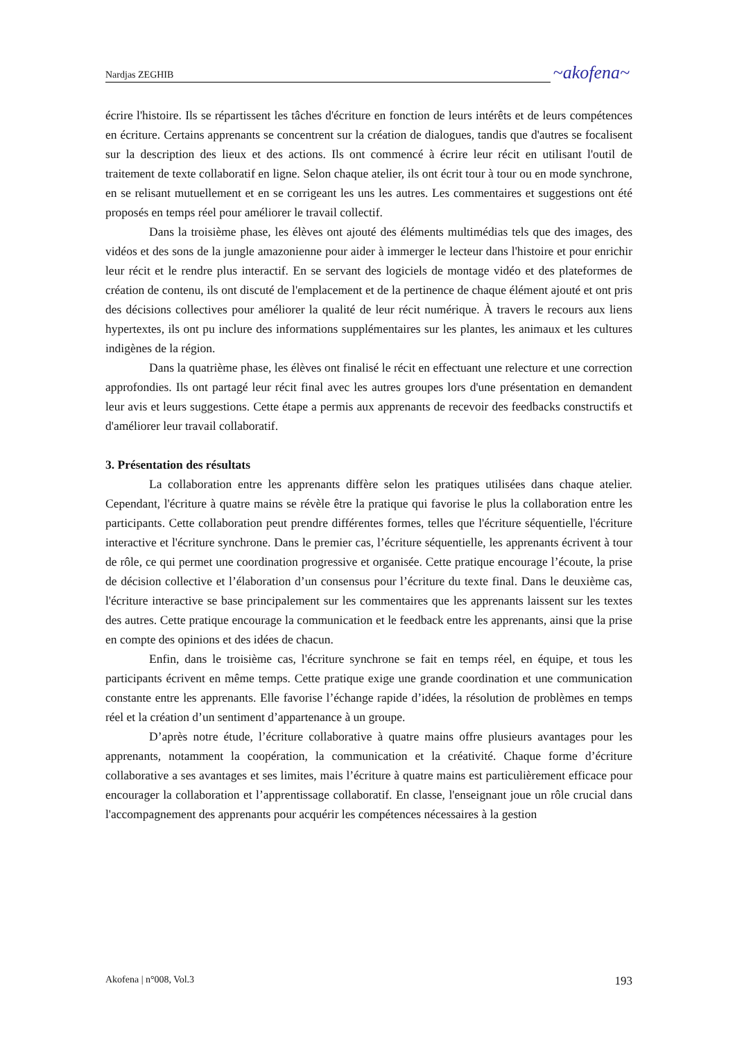Nardjas ZEGHIB ~akofena~
écrire l'histoire. Ils se répartissent les tâches d'écriture en fonction de leurs intérêts et de leurs compétences en écriture. Certains apprenants se concentrent sur la création de dialogues, tandis que d'autres se focalisent sur la description des lieux et des actions. Ils ont commencé à écrire leur récit en utilisant l'outil de traitement de texte collaboratif en ligne. Selon chaque atelier, ils ont écrit tour à tour ou en mode synchrone, en se relisant mutuellement et en se corrigeant les uns les autres. Les commentaires et suggestions ont été proposés en temps réel pour améliorer le travail collectif.
Dans la troisième phase, les élèves ont ajouté des éléments multimédias tels que des images, des vidéos et des sons de la jungle amazonienne pour aider à immerger le lecteur dans l'histoire et pour enrichir leur récit et le rendre plus interactif. En se servant des logiciels de montage vidéo et des plateformes de création de contenu, ils ont discuté de l'emplacement et de la pertinence de chaque élément ajouté et ont pris des décisions collectives pour améliorer la qualité de leur récit numérique. À travers le recours aux liens hypertextes, ils ont pu inclure des informations supplémentaires sur les plantes, les animaux et les cultures indigènes de la région.
Dans la quatrième phase, les élèves ont finalisé le récit en effectuant une relecture et une correction approfondies. Ils ont partagé leur récit final avec les autres groupes lors d'une présentation en demandent leur avis et leurs suggestions. Cette étape a permis aux apprenants de recevoir des feedbacks constructifs et d'améliorer leur travail collaboratif.
3. Présentation des résultats
La collaboration entre les apprenants diffère selon les pratiques utilisées dans chaque atelier. Cependant, l'écriture à quatre mains se révèle être la pratique qui favorise le plus la collaboration entre les participants. Cette collaboration peut prendre différentes formes, telles que l'écriture séquentielle, l'écriture interactive et l'écriture synchrone. Dans le premier cas, l’écriture séquentielle, les apprenants écrivent à tour de rôle, ce qui permet une coordination progressive et organisée. Cette pratique encourage l’écoute, la prise de décision collective et l’élaboration d’un consensus pour l’écriture du texte final. Dans le deuxième cas, l'écriture interactive se base principalement sur les commentaires que les apprenants laissent sur les textes des autres. Cette pratique encourage la communication et le feedback entre les apprenants, ainsi que la prise en compte des opinions et des idées de chacun.
Enfin, dans le troisième cas, l'écriture synchrone se fait en temps réel, en équipe, et tous les participants écrivent en même temps. Cette pratique exige une grande coordination et une communication constante entre les apprenants. Elle favorise l’échange rapide d’idées, la résolution de problèmes en temps réel et la création d’un sentiment d’appartenance à un groupe.
D’après notre étude, l’écriture collaborative à quatre mains offre plusieurs avantages pour les apprenants, notamment la coopération, la communication et la créativité. Chaque forme d’écriture collaborative a ses avantages et ses limites, mais l’écriture à quatre mains est particulièrement efficace pour encourager la collaboration et l’apprentissage collaboratif. En classe, l'enseignant joue un rôle crucial dans l'accompagnement des apprenants pour acquérir les compétences nécessaires à la gestion
Akofena | n°008, Vol.3 193